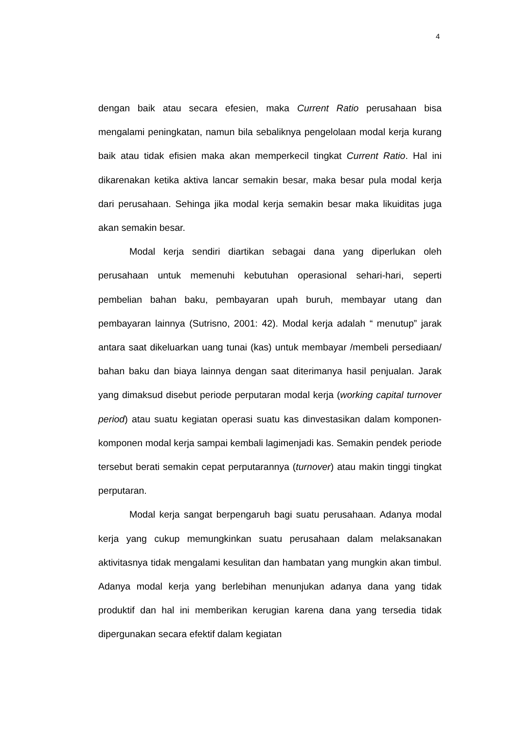4
dengan baik atau secara efesien, maka Current Ratio perusahaan bisa mengalami peningkatan, namun bila sebaliknya pengelolaan modal kerja kurang baik atau tidak efisien maka akan memperkecil tingkat Current Ratio. Hal ini dikarenakan ketika aktiva lancar semakin besar, maka besar pula modal kerja dari perusahaan. Sehinga jika modal kerja semakin besar maka likuiditas juga akan semakin besar.
Modal kerja sendiri diartikan sebagai dana yang diperlukan oleh perusahaan untuk memenuhi kebutuhan operasional sehari-hari, seperti pembelian bahan baku, pembayaran upah buruh, membayar utang dan pembayaran lainnya (Sutrisno, 2001: 42). Modal kerja adalah “ menutup” jarak antara saat dikeluarkan uang tunai (kas) untuk membayar /membeli persediaan/ bahan baku dan biaya lainnya dengan saat diterimanya hasil penjualan. Jarak yang dimaksud disebut periode perputaran modal kerja (working capital turnover period) atau suatu kegiatan operasi suatu kas dinvestasikan dalam komponen-komponen modal kerja sampai kembali lagimenjadi kas. Semakin pendek periode tersebut berati semakin cepat perputarannya (turnover) atau makin tinggi tingkat perputaran.
Modal kerja sangat berpengaruh bagi suatu perusahaan. Adanya modal kerja yang cukup memungkinkan suatu perusahaan dalam melaksanakan aktivitasnya tidak mengalami kesulitan dan hambatan yang mungkin akan timbul. Adanya modal kerja yang berlebihan menunjukan adanya dana yang tidak produktif dan hal ini memberikan kerugian karena dana yang tersedia tidak dipergunakan secara efektif dalam kegiatan